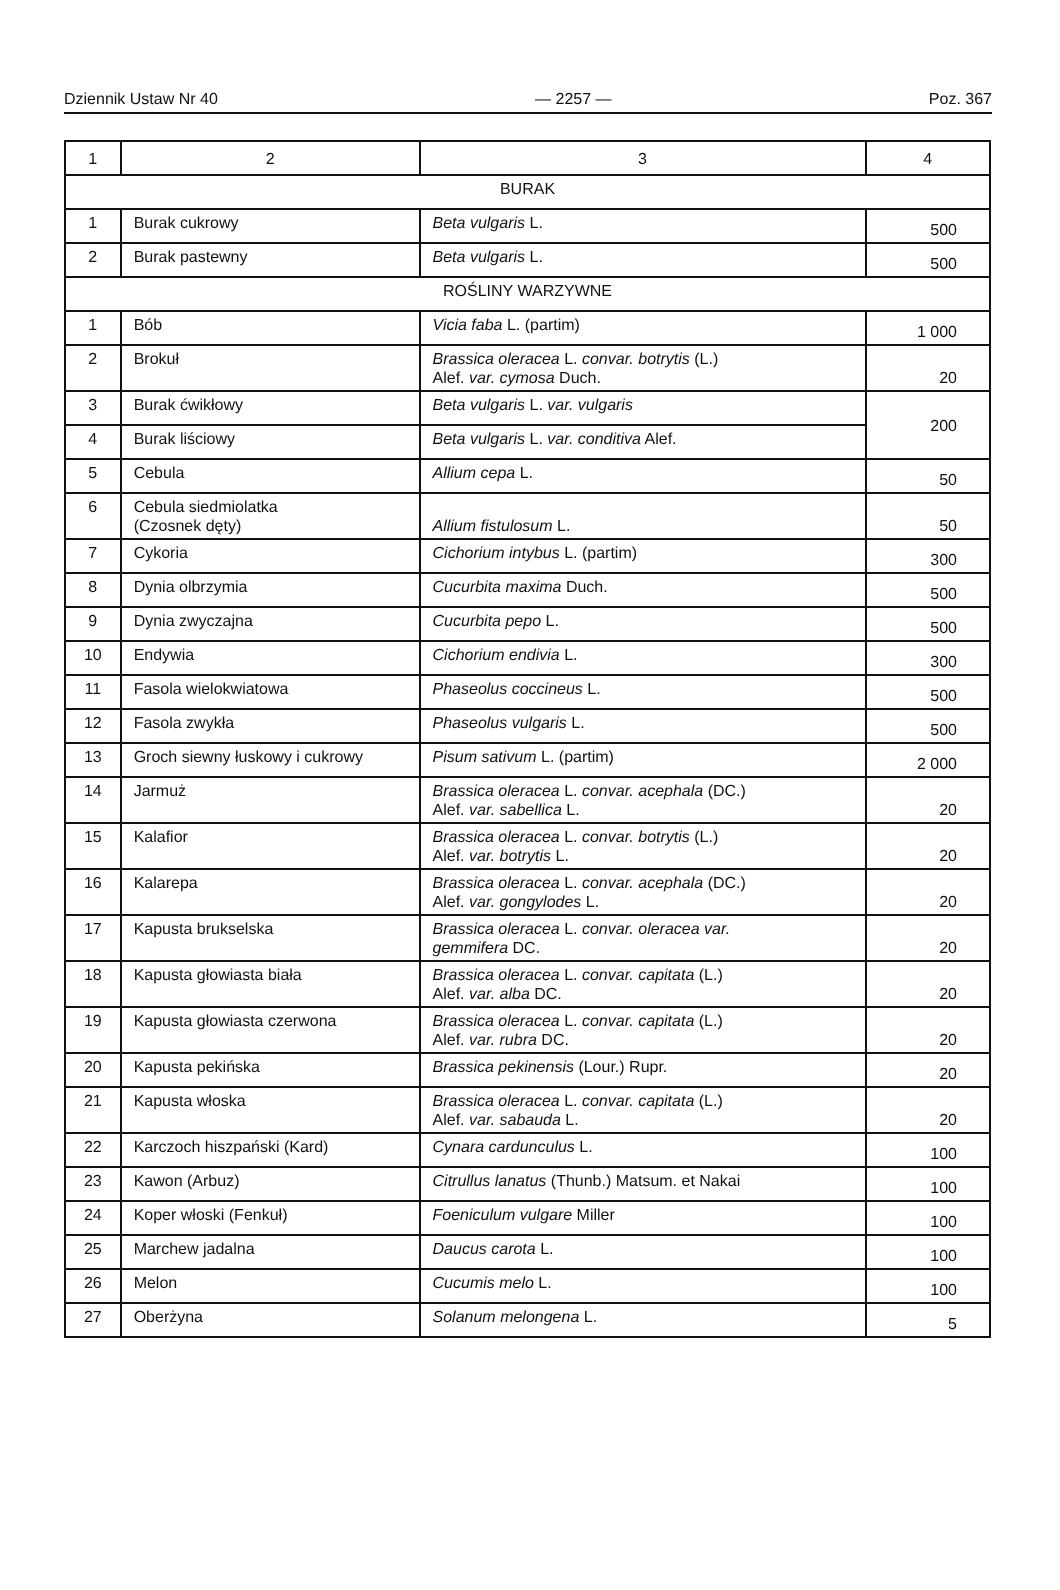Dziennik Ustaw Nr 40 — 2257 — Poz. 367
| 1 | 2 | 3 | 4 |
| --- | --- | --- | --- |
| BURAK | | | |
| 1 | Burak cukrowy | Beta vulgaris L. | 500 |
| 2 | Burak pastewny | Beta vulgaris L. | 500 |
| ROŚLINY WARZYWNE | | | |
| 1 | Bób | Vicia faba L. (partim) | 1 000 |
| 2 | Brokuł | Brassica oleracea L. convar. botrytis (L.) Alef. var. cymosa Duch. | 20 |
| 3 | Burak ćwikłowy | Beta vulgaris L. var. vulgaris | 200 |
| 4 | Burak liściowy | Beta vulgaris L. var. conditiva Alef. | |
| 5 | Cebula | Allium cepa L. | 50 |
| 6 | Cebula siedmiolatka (Czosnek dęty) | Allium fistulosum L. | 50 |
| 7 | Cykoria | Cichorium intybus L. (partim) | 300 |
| 8 | Dynia olbrzymia | Cucurbita maxima Duch. | 500 |
| 9 | Dynia zwyczajna | Cucurbita pepo L. | 500 |
| 10 | Endywia | Cichorium endivia L. | 300 |
| 11 | Fasola wielokwiatowa | Phaseolus coccineus L. | 500 |
| 12 | Fasola zwykła | Phaseolus vulgaris L. | 500 |
| 13 | Groch siewny łuskowy i cukrowy | Pisum sativum L. (partim) | 2 000 |
| 14 | Jarmuż | Brassica oleracea L. convar. acephala (DC.) Alef. var. sabellica L. | 20 |
| 15 | Kalafior | Brassica oleracea L. convar. botrytis (L.) Alef. var. botrytis L. | 20 |
| 16 | Kalarepa | Brassica oleracea L. convar. acephala (DC.) Alef. var. gongylodes L. | 20 |
| 17 | Kapusta brukselska | Brassica oleracea L. convar. oleracea var. gemmifera DC. | 20 |
| 18 | Kapusta głowiasta biała | Brassica oleracea L. convar. capitata (L.) Alef. var. alba DC. | 20 |
| 19 | Kapusta głowiasta czerwona | Brassica oleracea L. convar. capitata (L.) Alef. var. rubra DC. | 20 |
| 20 | Kapusta pekińska | Brassica pekinensis (Lour.) Rupr. | 20 |
| 21 | Kapusta włoska | Brassica oleracea L. convar. capitata (L.) Alef. var. sabauda L. | 20 |
| 22 | Karczoch hiszpański (Kard) | Cynara cardunculus L. | 100 |
| 23 | Kawon (Arbuz) | Citrullus lanatus (Thunb.) Matsum. et Nakai | 100 |
| 24 | Koper włoski (Fenkuł) | Foeniculum vulgare Miller | 100 |
| 25 | Marchew jadalna | Daucus carota L. | 100 |
| 26 | Melon | Cucumis melo L. | 100 |
| 27 | Oberżyna | Solanum melongena L. | 5 |